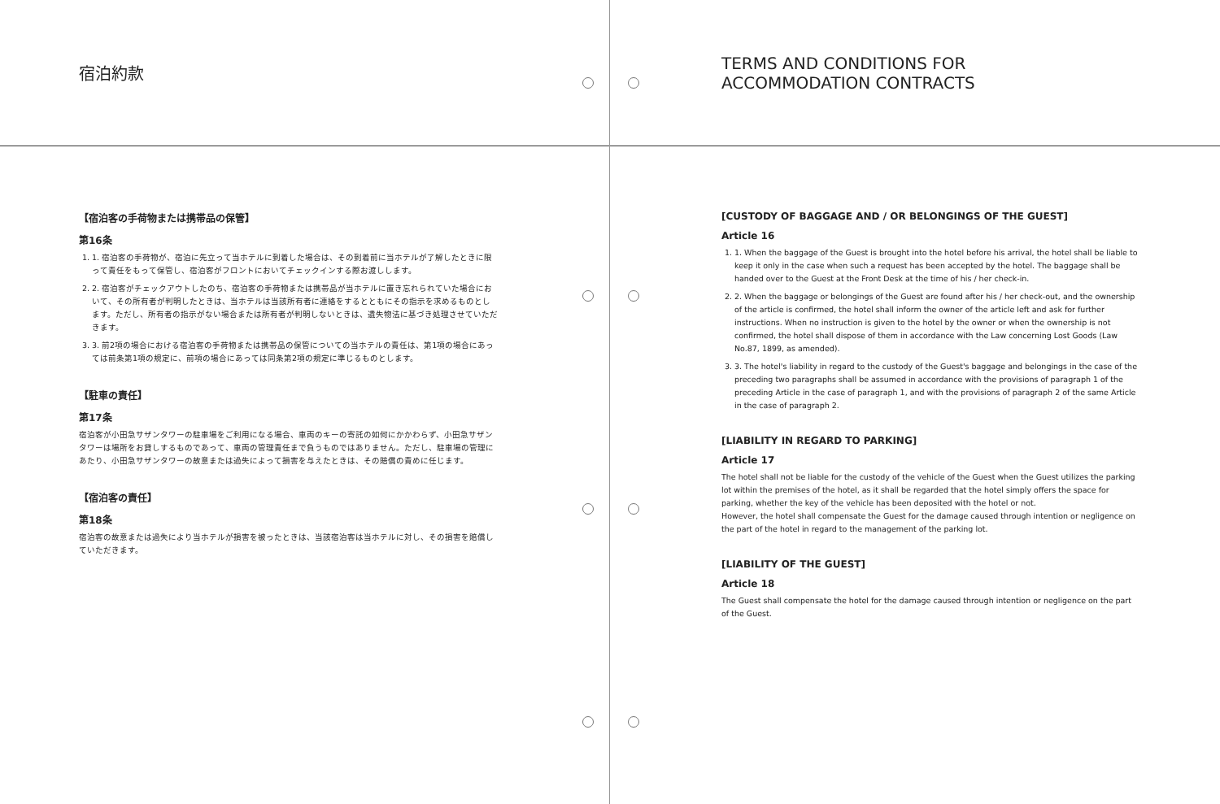宿泊約款
【宿泊客の手荷物または携帯品の保管】
第16条
1. 1. 宿泊客の手荷物が、宿泊に先立って当ホテルに到着した場合は、その到着前に当ホテルが了解したときに限って責任をもって保管し、宿泊客がフロントにおいてチェックインする際お渡しします。
2. 2. 宿泊客がチェックアウトしたのち、宿泊客の手荷物または携帯品が当ホテルに置き忘れられていた場合において、その所有者が判明したときは、当ホテルは当該所有者に連絡をするとともにその指示を求めるものとします。ただし、所有者の指示がない場合または所有者が判明しないときは、遺失物法に基づき処理させていただきます。
3. 3. 前2項の場合における宿泊客の手荷物または携帯品の保管についての当ホテルの責任は、第1項の場合にあっては前条第1項の規定に、前項の場合にあっては同条第2項の規定に準じるものとします。
【駐車の責任】
第17条
宿泊客が小田急サザンタワーの駐車場をご利用になる場合、車両のキーの寄託の如何にかかわらず、小田急サザンタワーは場所をお貸しするものであって、車両の管理責任まで負うものではありません。ただし、駐車場の管理にあたり、小田急サザンタワーの故意または過失によって損害を与えたときは、その賠償の責めに任じます。
【宿泊客の責任】
第18条
宿泊客の故意または過失により当ホテルが損害を被ったときは、当該宿泊客は当ホテルに対し、その損害を賠償していただきます。
TERMS AND CONDITIONS FOR
ACCOMMODATION CONTRACTS
[CUSTODY OF BAGGAGE AND / OR BELONGINGS OF THE GUEST]
Article 16
1. 1. When the baggage of the Guest is brought into the hotel before his arrival, the hotel shall be liable to keep it only in the case when such a request has been accepted by the hotel. The baggage shall be handed over to the Guest at the Front Desk at the time of his / her check-in.
2. 2. When the baggage or belongings of the Guest are found after his / her check-out, and the ownership of the article is confirmed, the hotel shall inform the owner of the article left and ask for further instructions. When no instruction is given to the hotel by the owner or when the ownership is not confirmed, the hotel shall dispose of them in accordance with the Law concerning Lost Goods (Law No.87, 1899, as amended).
3. 3. The hotel's liability in regard to the custody of the Guest's baggage and belongings in the case of the preceding two paragraphs shall be assumed in accordance with the provisions of paragraph 1 of the preceding Article in the case of paragraph 1, and with the provisions of paragraph 2 of the same Article in the case of paragraph 2.
[LIABILITY IN REGARD TO PARKING]
Article 17
The hotel shall not be liable for the custody of the vehicle of the Guest when the Guest utilizes the parking lot within the premises of the hotel, as it shall be regarded that the hotel simply offers the space for parking, whether the key of the vehicle has been deposited with the hotel or not.
However, the hotel shall compensate the Guest for the damage caused through intention or negligence on the part of the hotel in regard to the management of the parking lot.
[LIABILITY OF THE GUEST]
Article 18
The Guest shall compensate the hotel for the damage caused through intention or negligence on the part of the Guest.